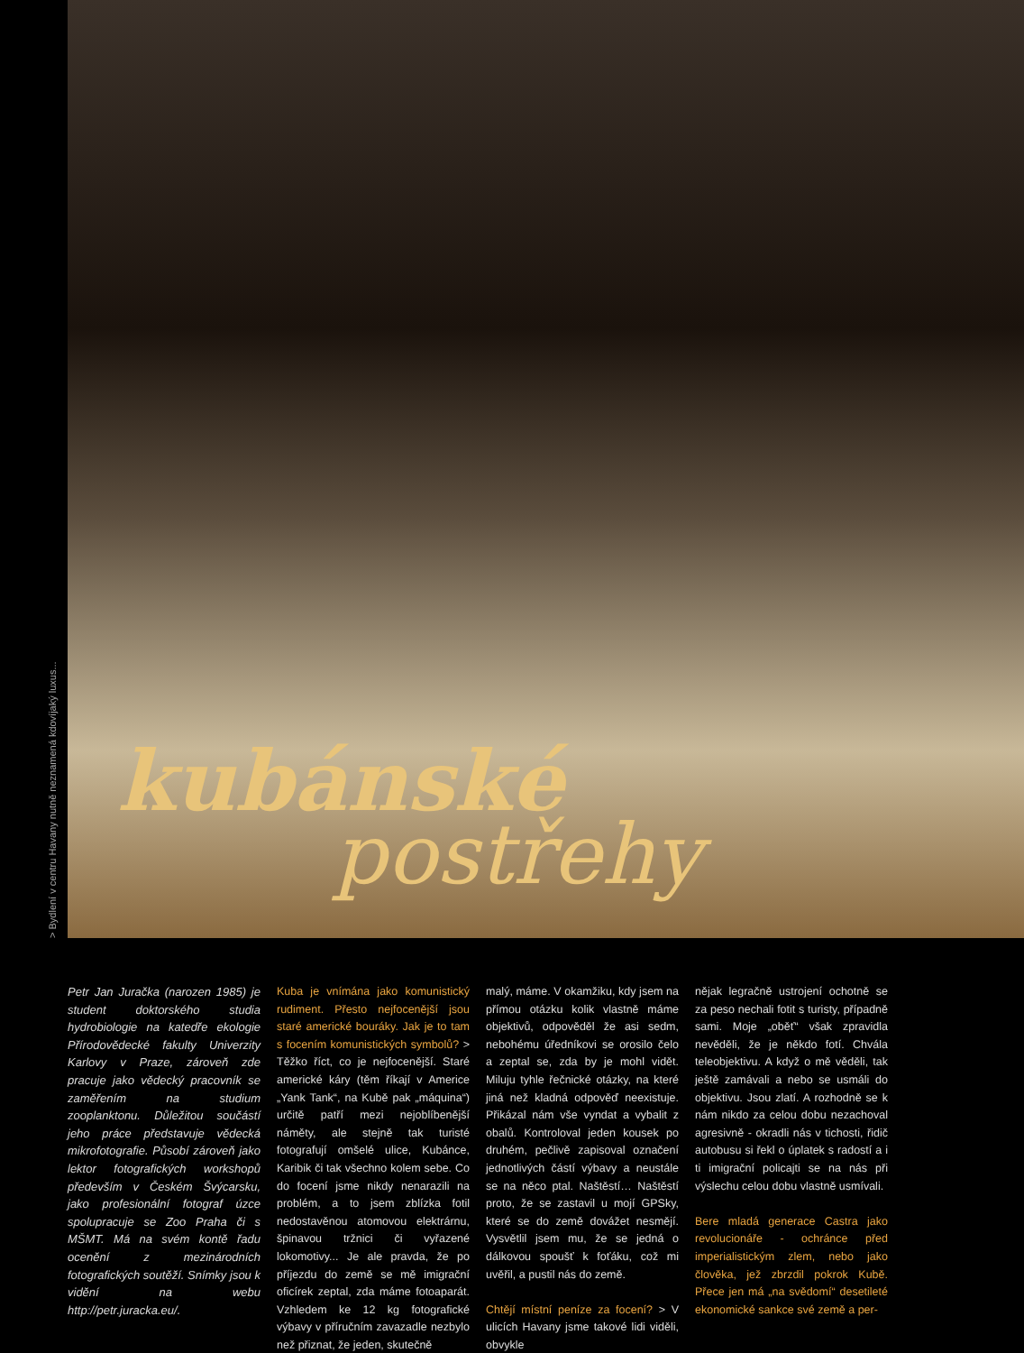> Bydlení v centru Havany nutně neznamená kdovíjaký luxus...
kubánské
postřehy
Petr Jan Juračka (narozen 1985) je student doktorského studia hydrobiologie na katedře ekologie Přírodovědecké fakulty Univerzity Karlovy v Praze, zároveň zde pracuje jako vědecký pracovník se zaměřením na studium zooplanktonu. Důležitou součástí jeho práce představuje vědecká mikrofotografie. Působí zároveň jako lektor fotografických workshopů především v Českém Švýcarsku, jako profesionální fotograf úzce spolupracuje se Zoo Praha či s MŠMT. Má na svém kontě řadu ocenění z mezinárodních fotografických soutěží. Snímky jsou k vidění na webu http://petr.juracka.eu/.
Kuba je vnímána jako komunistický rudiment. Přesto nejfocenější jsou staré americké bouráky. Jak je to tam s focením komunistických symbolů? > Těžko říct, co je nejfocenější. Staré americké káry (těm říkají v Americe „Yank Tank“, na Kubě pak „máquina“) určitě patří mezi nejoblíbenější náměty, ale stejně tak turisté fotografují omšelé ulice, Kubánce, Karibik či tak všechno kolem sebe. Co do focení jsme nikdy nenarazili na problém, a to jsem zblízka fotil nedostavěnou atomovou elektrárnu, špinavou tržnici či vyřazené lokomotivy... Je ale pravda, že po příjezdu do země se mě imigrační oficírek zeptal, zda máme fotoaparát. Vzhledem ke 12 kg fotografické výbavy v příručním zavazadle nezbylo než přiznat, že jeden, skutečně
malý, máme. V okamžiku, kdy jsem na přímou otázku kolik vlastně máme objektivů, odpověděl že asi sedm, nebohému úředníkovi se orosilo čelo a zeptal se, zda by je mohl vidět. Miluju tyhle řečnické otázky, na které jiná než kladná odpověď neexistuje. Přikázal nám vše vyndat a vybalit z obalů. Kontroloval jeden kousek po druhém, pečlivě zapisoval označení jednotlivých částí výbavy a neustále se na něco ptal. Naštěstí… Naštěstí proto, že se zastavil u mojí GPSky, které se do země dovážet nesmějí. Vysvětlil jsem mu, že se jedná o dálkovou spoušť k foťáku, což mi uvěřil, a pustil nás do země.
Chtějí místní peníze za focení? > V ulicích Havany jsme takové lidi viděli, obvykle
nějak legračně ustrojení ochotně se za peso nechali fotit s turisty, případně sami. Moje „oběť“ však zpravidla nevěděli, že je někdo fotí. Chvála teleobjektivu. A když o mě věděli, tak ještě zamávali a nebo se usmáli do objektivu. Jsou zlatí. A rozhodně se k nám nikdo za celou dobu nezachoval agresivně - okradli nás v tichosti, řidič autobusu si řekl o úplatek s radostí a i ti imigrační policajti se na nás při výslechu celou dobu vlastně usmívali.
Bere mladá generace Castra jako revolucionáře - ochránce před imperialistickým zlem, nebo jako člověka, jež zbrzdil pokrok Kubě. Přece jen má „na svědomí“ desetileté ekonomické sankce své země a per-